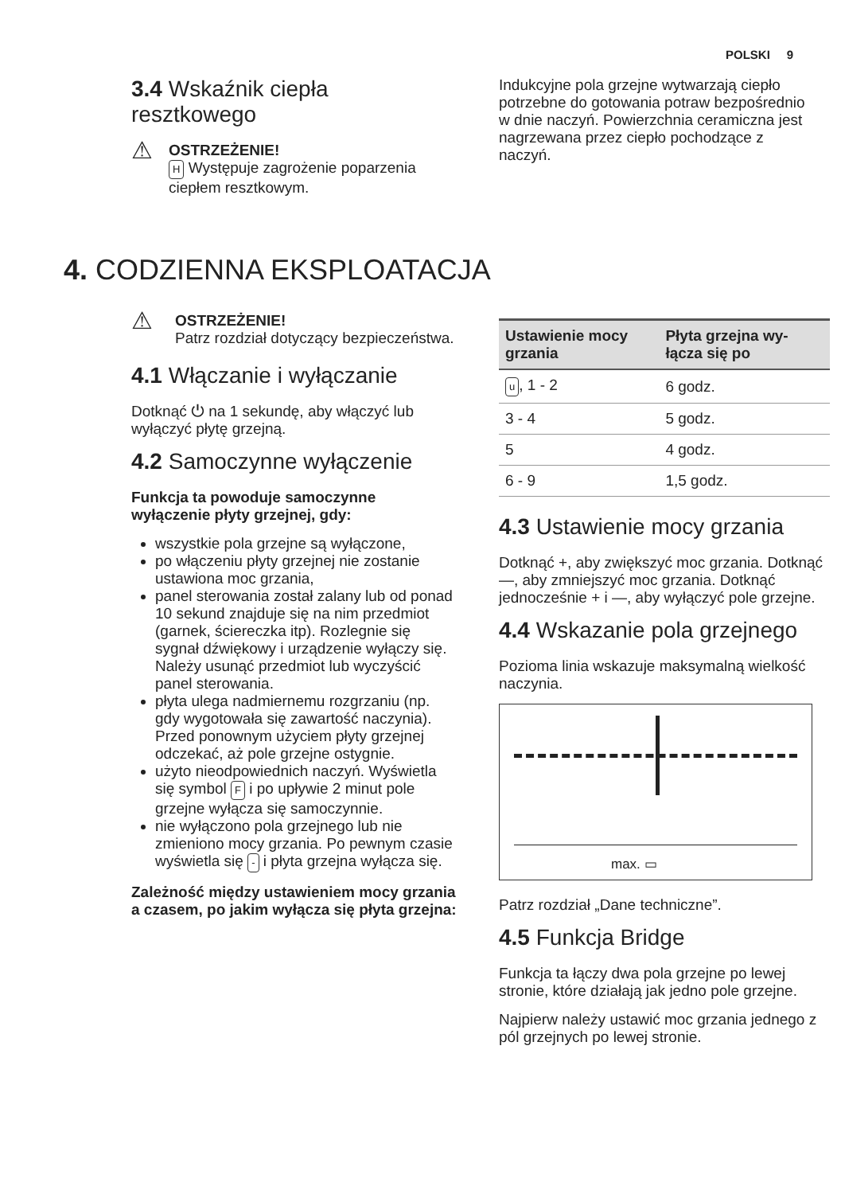POLSKI 9
3.4 Wskaźnik ciepła resztkowego
⚠
OSTRZEŻENIE!
H Występuje zagrożenie poparzenia ciepłem resztkowym.
Indukcyjne pola grzejne wytwarzają ciepło potrzebne do gotowania potraw bezpośrednio w dnie naczyń. Powierzchnia ceramiczna jest nagrzewana przez ciepło pochodzące z naczyń.
4. CODZIENNA EKSPLOATACJA
⚠
OSTRZEŻENIE!
Patrz rozdział dotyczący bezpieczeństwa.
4.1 Włączanie i wyłączanie
Dotknąć ⏻ na 1 sekundę, aby włączyć lub wyłączyć płytę grzejną.
4.2 Samoczynne wyłączenie
Funkcja ta powoduje samoczynne wyłączenie płyty grzejnej, gdy:
wszystkie pola grzejne są wyłączone,
po włączeniu płyty grzejnej nie zostanie ustawiona moc grzania,
panel sterowania został zalany lub od ponad 10 sekund znajduje się na nim przedmiot (garnek, ściereczka itp). Rozlegnie się sygnał dźwiękowy i urządzenie wyłączy się. Należy usunąć przedmiot lub wyczyścić panel sterowania.
płyta ulega nadmiernemu rozgrzaniu (np. gdy wygotowała się zawartość naczynia). Przed ponownym użyciem płyty grzejnej odczekać, aż pole grzejne ostygnie.
użyto nieodpowiednich naczyń. Wyświetla się symbol F i po upływie 2 minut pole grzejne wyłącza się samoczynnie.
nie wyłączono pola grzejnego lub nie zmieniono mocy grzania. Po pewnym czasie wyświetla się - i płyta grzejna wyłącza się.
Zależność między ustawieniem mocy grzania a czasem, po jakim wyłącza się płyta grzejna:
| Ustawienie mocy grzania | Płyta grzejna wy-łącza się po |
| --- | --- |
| u , 1 - 2 | 6 godz. |
| 3 - 4 | 5 godz. |
| 5 | 4 godz. |
| 6 - 9 | 1,5 godz. |
4.3 Ustawienie mocy grzania
Dotknąć +, aby zwiększyć moc grzania. Dotknąć —, aby zmniejszyć moc grzania. Dotknąć jednocześnie + i —, aby wyłączyć pole grzejne.
4.4 Wskazanie pola grzejnego
Pozioma linia wskazuje maksymalną wielkość naczynia.
max. ▭
Patrz rozdział „Dane techniczne”.
4.5 Funkcja Bridge
Funkcja ta łączy dwa pola grzejne po lewej stronie, które działają jak jedno pole grzejne.
Najpierw należy ustawić moc grzania jednego z pól grzejnych po lewej stronie.